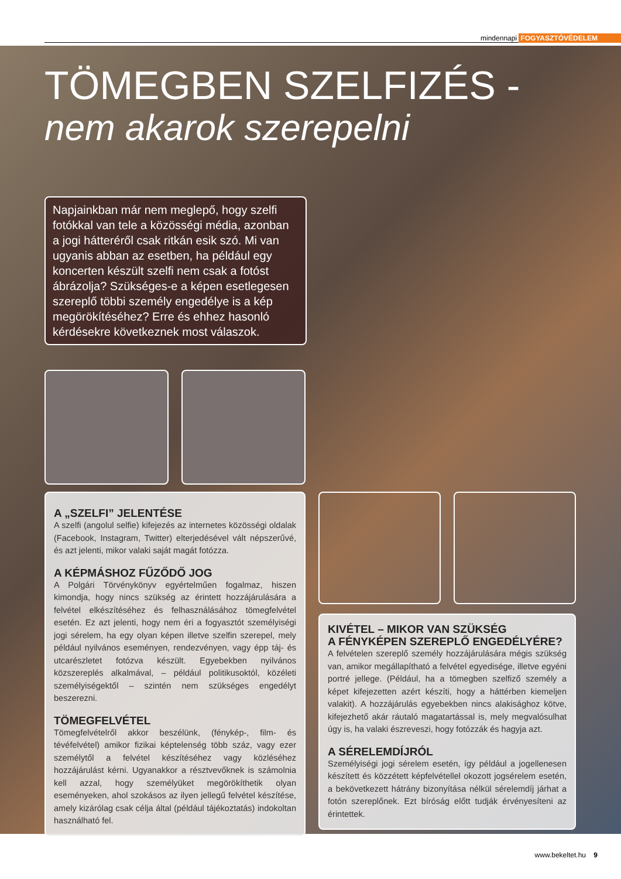mindennapi FOGYASZTÓVÉDELEM
TÖMEGBEN SZELFIZÉS -
nem akarok szerepelni
Napjainkban már nem meglepő, hogy szelfi fotókkal van tele a közösségi média, azonban a jogi hátteréről csak ritkán esik szó. Mi van ugyanis abban az esetben, ha például egy koncerten készült szelfi nem csak a fotóst ábrázolja? Szükséges-e a képen esetlegesen szereplő többi személy engedélye is a kép megörökítéséhez? Erre és ehhez hasonló kérdésekre következnek most válaszok.
A „SZELFI” JELENTÉSE
A szelfi (angolul selfie) kifejezés az internetes közösségi oldalak (Facebook, Instagram, Twitter) elterjedésével vált népszerűvé, és azt jelenti, mikor valaki saját magát fotózza.
A KÉPMÁSHOZ FŰZŐDŐ JOG
A Polgári Törvénykönyv egyértelműen fogalmaz, hiszen kimondja, hogy nincs szükség az érintett hozzájárulására a felvétel elkészítéséhez és felhasználásához tömegfelvétel esetén. Ez azt jelenti, hogy nem éri a fogyasztót személyiségi jogi sérelem, ha egy olyan képen illetve szelfin szerepel, mely például nyilvános eseményen, rendezvényen, vagy épp táj- és utcarészletet fotózva készült. Egyebekben nyilvános közszereplés alkalmával, – például politikusoktól, közéleti személyiségektől – szintén nem szükséges engedélyt beszerezni.
TÖMEGFELVÉTEL
Tömegfelvételről akkor beszélünk, (fénykép-, film- és tévéfelvétel) amikor fizikai képtelenség több száz, vagy ezer személytől a felvétel készítéséhez vagy közléséhez hozzájárulást kérni. Ugyanakkor a résztvevőknek is számolnia kell azzal, hogy személyüket megörökíthetik olyan eseményeken, ahol szokásos az ilyen jellegű felvétel készítése, amely kizárólag csak célja által (például tájékoztatás) indokoltan használható fel.
KIVÉTEL – MIKOR VAN SZÜKSÉG
A FÉNYKÉPEN SZEREPLŐ ENGEDÉLYÉRE?
A felvételen szereplő személy hozzájárulására mégis szükség van, amikor megállapítható a felvétel egyedisége, illetve egyéni portré jellege. (Például, ha a tömegben szelfiző személy a képet kifejezetten azért készíti, hogy a háttérben kiemeljen valakit). A hozzájárulás egyebekben nincs alakisághoz kötve, kifejezhető akár ráutaló magatartással is, mely megvalósulhat úgy is, ha valaki észreveszi, hogy fotózzák és hagyja azt.
A SÉRELEMDÍJRÓL
Személyiségi jogi sérelem esetén, így például a jogellenesen készített és közzétett képfelvétellel okozott jogsérelem esetén, a bekövetkezett hátrány bizonyítása nélkül sérelemdíj járhat a fotón szereplőnek. Ezt bíróság előtt tudják érvényesíteni az érintettek.
www.bekeltet.hu 9